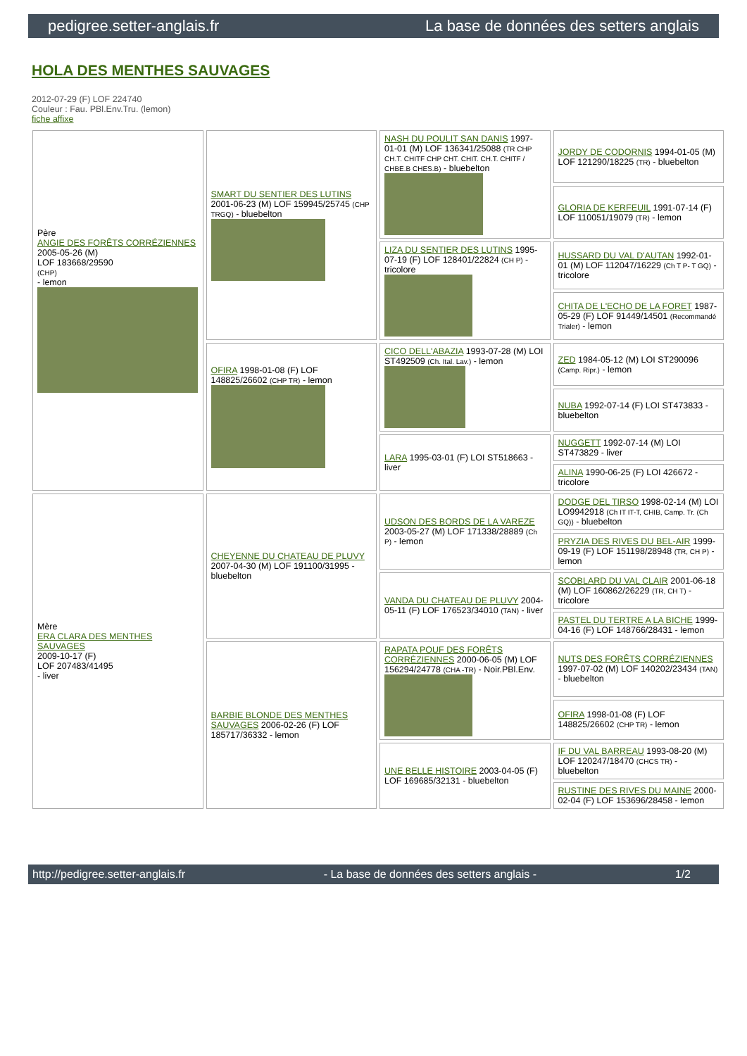pedigree.setter-anglais.fr La base de données des setters anglais
HOLA DES MENTHES SAUVAGES
2012-07-29 (F) LOF 224740
Couleur : Fau. PBl.Env.Tru. (lemon)
fiche affixe
| Père ANGIE DES FORÊTS CORRÉZIENNES 2005-05-26 (M) LOF 183668/29590 (CHP) - lemon | SMART DU SENTIER DES LUTINS 2001-06-23 (M) LOF 159945/25745 (CHP TRGQ) - bluebelton | NASH DU POULIT SAN DANIS 1997-01-01 (M) LOF 136341/25088 (TR CHP CH.T. CHITF CHP CHT. CHIT. CH.T. CHITF / CHBE.B CHES.B) - bluebelton | JORDY DE CODORNIS 1994-01-05 (M) LOF 121290/18225 (TR) - bluebelton |
| | | | GLORIA DE KERFEUIL 1991-07-14 (F) LOF 110051/19079 (TR) - lemon |
| | | LIZA DU SENTIER DES LUTINS 1995-07-19 (F) LOF 128401/22824 (CH P) - tricolore | HUSSARD DU VAL D'AUTAN 1992-01-01 (M) LOF 112047/16229 (Ch T P- T GQ) - tricolore |
| | | | CHITA DE L'ECHO DE LA FORET 1987-05-29 (F) LOF 91449/14501 (Recommandé Trialer) - lemon |
| | OFIRA 1998-01-08 (F) LOF 148825/26602 (CHP TR) - lemon | CICO DELL'ABAZIA 1993-07-28 (M) LOI ST492509 (Ch. Ital. Lav.) - lemon | ZED 1984-05-12 (M) LOI ST290096 (Camp. Ripr.) - lemon |
| | | | NUBA 1992-07-14 (F) LOI ST473833 - bluebelton |
| | | LARA 1995-03-01 (F) LOI ST518663 - liver | NUGGETT 1992-07-14 (M) LOI ST473829 - liver |
| | | | ALINA 1990-06-25 (F) LOI 426672 - tricolore |
| Mère ERA CLARA DES MENTHES SAUVAGES 2009-10-17 (F) LOF 207483/41495 - liver | CHEYENNE DU CHATEAU DE PLUVY 2007-04-30 (M) LOF 191100/31995 - bluebelton | UDSON DES BORDS DE LA VAREZE 2003-05-27 (M) LOF 171338/28889 (Ch P) - lemon | DODGE DEL TIRSO 1998-02-14 (M) LOI LO9942918 (Ch IT IT-T, CHIB, Camp. Tr. (Ch GQ)) - bluebelton |
| | | | PRYZIA DES RIVES DU BEL-AIR 1999-09-19 (F) LOF 151198/28948 (TR, CH P) - lemon |
| | | VANDA DU CHATEAU DE PLUVY 2004-05-11 (F) LOF 176523/34010 (TAN) - liver | SCOBLARD DU VAL CLAIR 2001-06-18 (M) LOF 160862/26229 (TR, CH T) - tricolore |
| | | | PASTEL DU TERTRE A LA BICHE 1999-04-16 (F) LOF 148766/28431 - lemon |
| | BARBIE BLONDE DES MENTHES SAUVAGES 2006-02-26 (F) LOF 185717/36332 - lemon | RAPATA POUF DES FORÊTS CORRÉZIENNES 2000-06-05 (M) LOF 156294/24778 (CHA -TR) - Noir.PBl.Env. | NUTS DES FORÊTS CORRÉZIENNES 1997-07-02 (M) LOF 140202/23434 (TAN) - bluebelton |
| | | | OFIRA 1998-01-08 (F) LOF 148825/26602 (CHP TR) - lemon |
| | | UNE BELLE HISTOIRE 2003-04-05 (F) LOF 169685/32131 - bluebelton | IF DU VAL BARREAU 1993-08-20 (M) LOF 120247/18470 (CHCS TR) - bluebelton |
| | | | RUSTINE DES RIVES DU MAINE 2000-02-04 (F) LOF 153696/28458 - lemon |
http://pedigree.setter-anglais.fr - La base de données des setters anglais - 1/2